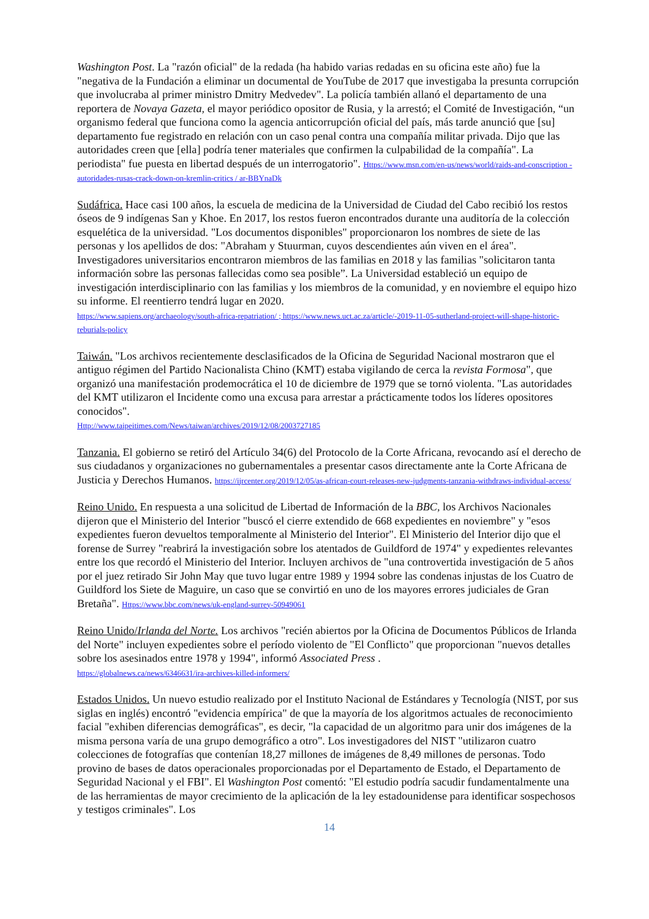Washington Post. La "razón oficial" de la redada (ha habido varias redadas en su oficina este año) fue la "negativa de la Fundación a eliminar un documental de YouTube de 2017 que investigaba la presunta corrupción que involucraba al primer ministro Dmitry Medvedev". La policía también allanó el departamento de una reportera de Novaya Gazeta, el mayor periódico opositor de Rusia, y la arrestó; el Comité de Investigación, “un organismo federal que funciona como la agencia anticorrupción oficial del país, más tarde anunció que [su] departamento fue registrado en relación con un caso penal contra una compañía militar privada. Dijo que las autoridades creen que [ella] podría tener materiales que confirmen la culpabilidad de la compañía". La periodista" fue puesta en libertad después de un interrogatorio". Https://www.msn.com/en-us/news/world/raids-and-conscription -autoridades-rusas-crack-down-on-kremlin-critics / ar-BBYnaDk
Sudáfrica. Hace casi 100 años, la escuela de medicina de la Universidad de Ciudad del Cabo recibió los restos óseos de 9 indígenas San y Khoe. En 2017, los restos fueron encontrados durante una auditoría de la colección esquelética de la universidad. "Los documentos disponibles" proporcionaron los nombres de siete de las personas y los apellidos de dos: "Abraham y Stuurman, cuyos descendientes aún viven en el área". Investigadores universitarios encontraron miembros de las familias en 2018 y las familias "solicitaron tanta información sobre las personas fallecidas como sea posible”. La Universidad estableció un equipo de investigación interdisciplinario con las familias y los miembros de la comunidad, y en noviembre el equipo hizo su informe. El reentierro tendrá lugar en 2020.
https://www.sapiens.org/archaeology/south-africa-repatriation/ ; https://www.news.uct.ac.za/article/-2019-11-05-sutherland-project-will-shape-historic-reburials-policy
Taiwán. "Los archivos recientemente desclasificados de la Oficina de Seguridad Nacional mostraron que el antiguo régimen del Partido Nacionalista Chino (KMT) estaba vigilando de cerca la revista Formosa", que organizó una manifestación prodemocrática el 10 de diciembre de 1979 que se tornó violenta. "Las autoridades del KMT utilizaron el Incidente como una excusa para arrestar a prácticamente todos los líderes opositores conocidos".
Http://www.taipeitimes.com/News/taiwan/archives/2019/12/08/2003727185
Tanzania. El gobierno se retiró del Artículo 34(6) del Protocolo de la Corte Africana, revocando así el derecho de sus ciudadanos y organizaciones no gubernamentales a presentar casos directamente ante la Corte Africana de Justicia y Derechos Humanos. https://ijrcenter.org/2019/12/05/as-african-court-releases-new-judgments-tanzania-withdraws-individual-access/
Reino Unido. En respuesta a una solicitud de Libertad de Información de la BBC, los Archivos Nacionales dijeron que el Ministerio del Interior "buscó el cierre extendido de 668 expedientes en noviembre" y "esos expedientes fueron devueltos temporalmente al Ministerio del Interior". El Ministerio del Interior dijo que el forense de Surrey "reabrirá la investigación sobre los atentados de Guildford de 1974" y expedientes relevantes entre los que recordó el Ministerio del Interior. Incluyen archivos de "una controvertida investigación de 5 años por el juez retirado Sir John May que tuvo lugar entre 1989 y 1994 sobre las condenas injustas de los Cuatro de Guildford los Siete de Maguire, un caso que se convirtió en uno de los mayores errores judiciales de Gran Bretaña". Https://www.bbc.com/news/uk-england-surrey-50949061
Reino Unido/Irlanda del Norte. Los archivos "recién abiertos por la Oficina de Documentos Públicos de Irlanda del Norte" incluyen expedientes sobre el período violento de "El Conflicto" que proporcionan "nuevos detalles sobre los asesinados entre 1978 y 1994", informó Associated Press .
https://globalnews.ca/news/6346631/ira-archives-killed-informers/
Estados Unidos. Un nuevo estudio realizado por el Instituto Nacional de Estándares y Tecnología (NIST, por sus siglas en inglés) encontró "evidencia empírica" de que la mayoría de los algoritmos actuales de reconocimiento facial "exhiben diferencias demográficas", es decir, "la capacidad de un algoritmo para unir dos imágenes de la misma persona varía de una grupo demográfico a otro". Los investigadores del NIST "utilizaron cuatro colecciones de fotografías que contenían 18,27 millones de imágenes de 8,49 millones de personas. Todo provino de bases de datos operacionales proporcionadas por el Departamento de Estado, el Departamento de Seguridad Nacional y el FBI". El Washington Post comentó: "El estudio podría sacudir fundamentalmente una de las herramientas de mayor crecimiento de la aplicación de la ley estadounidense para identificar sospechosos y testigos criminales". Los
14